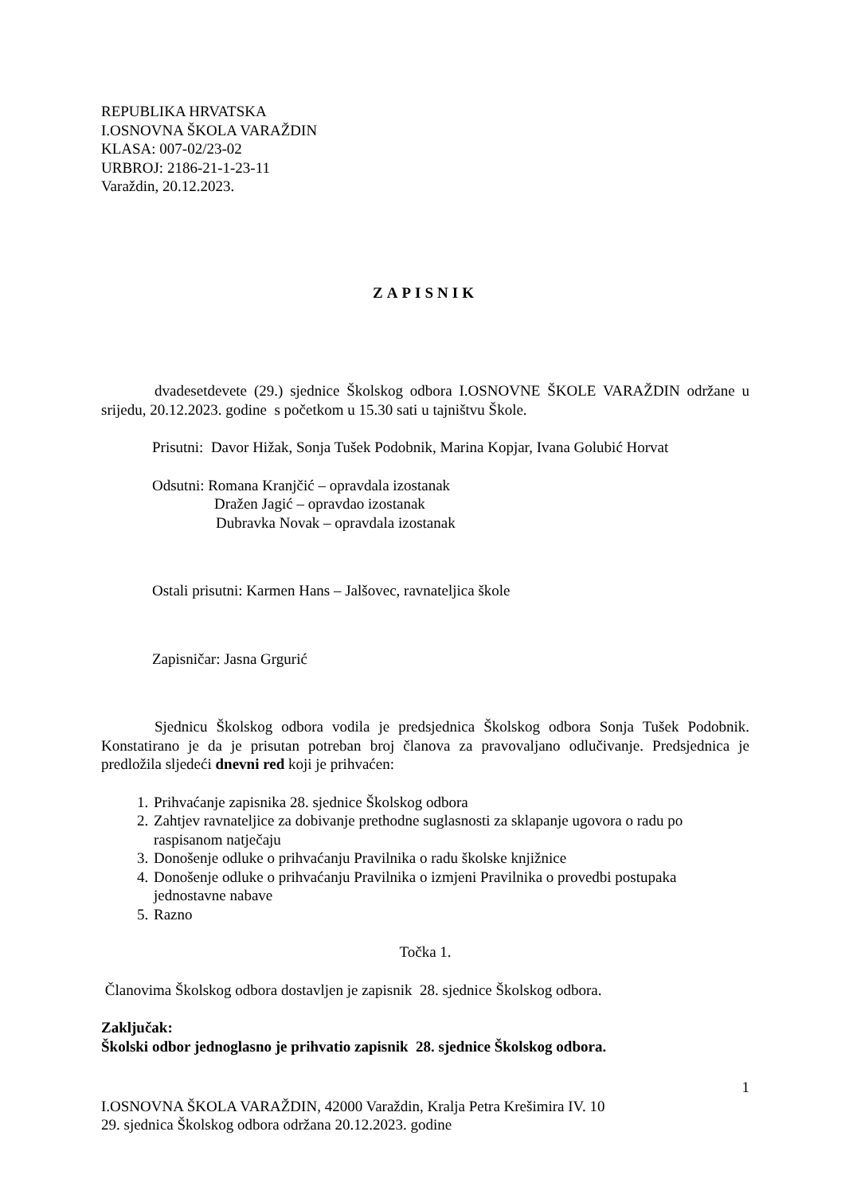REPUBLIKA HRVATSKA
I.OSNOVNA ŠKOLA VARAŽDIN
KLASA: 007-02/23-02
URBROJ: 2186-21-1-23-11
Varaždin, 20.12.2023.
ZAPISNIK
dvadesetdevete (29.) sjednice Školskog odbora I.OSNOVNE ŠKOLE VARAŽDIN održane u srijedu, 20.12.2023. godine s početkom u 15.30 sati u tajništvu Škole.
Prisutni: Davor Hižak, Sonja Tušek Podobnik, Marina Kopjar, Ivana Golubić Horvat
Odsutni: Romana Kranjčić – opravdala izostanak
Dražen Jagić – opravdao izostanak
Dubravka Novak – opravdala izostanak
Ostali prisutni: Karmen Hans – Jalšovec, ravnateljica škole
Zapisničar: Jasna Grgurić
Sjednicu Školskog odbora vodila je predsjednica Školskog odbora Sonja Tušek Podobnik. Konstatirano je da je prisutan potreban broj članova za pravovaljano odlučivanje. Predsjednica je predložila sljedeći dnevni red koji je prihvaćen:
1. Prihvaćanje zapisnika 28. sjednice Školskog odbora
2. Zahtjev ravnateljice za dobivanje prethodne suglasnosti za sklapanje ugovora o radu po raspisanom natječaju
3. Donošenje odluke o prihvaćanju Pravilnika o radu školske knjižnice
4. Donošenje odluke o prihvaćanju Pravilnika o izmjeni Pravilnika o provedbi postupaka jednostavne nabave
5. Razno
Točka 1.
Članovima Školskog odbora dostavljen je zapisnik 28. sjednice Školskog odbora.
Zaključak:
Školski odbor jednoglasno je prihvatio zapisnik 28. sjednice Školskog odbora.
1
I.OSNOVNA ŠKOLA VARAŽDIN, 42000 Varaždin, Kralja Petra Krešimira IV. 10
29. sjednica Školskog odbora održana 20.12.2023. godine